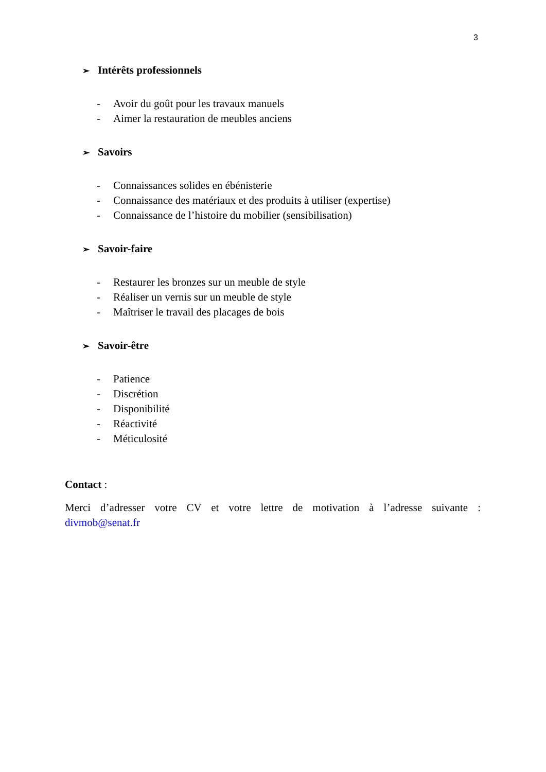3
➢ Intérêts professionnels
- Avoir du goût pour les travaux manuels
- Aimer la restauration de meubles anciens
➢ Savoirs
- Connaissances solides en ébénisterie
- Connaissance des matériaux et des produits à utiliser (expertise)
- Connaissance de l’histoire du mobilier (sensibilisation)
➢ Savoir-faire
- Restaurer les bronzes sur un meuble de style
- Réaliser un vernis sur un meuble de style
- Maîtriser le travail des placages de bois
➢ Savoir-être
- Patience
- Discrétion
- Disponibilité
- Réactivité
- Méticulosité
Contact :
Merci d’adresser votre CV et votre lettre de motivation à l’adresse suivante :
divmob@senat.fr